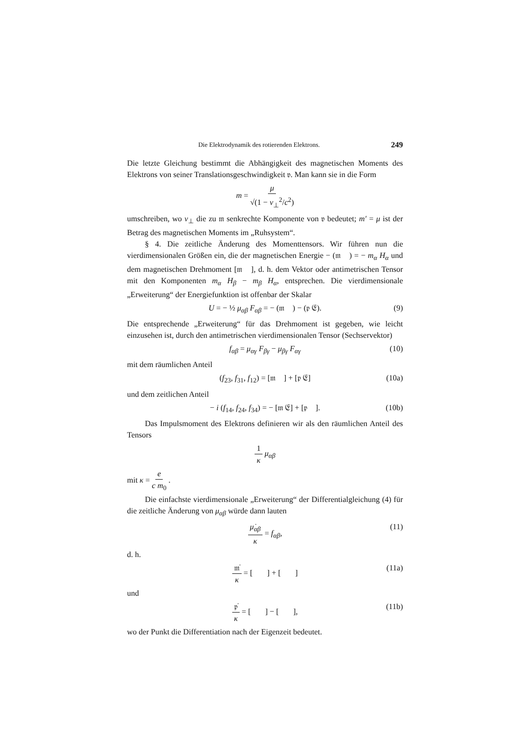Die Elektrodynamik des rotierenden Elektrons. 249
Die letzte Gleichung bestimmt die Abhängigkeit des magnetischen Moments des Elektrons von seiner Translationsgeschwindigkeit 𝔳. Man kann sie in die Form
m = μ √(1 − v<sub>⊥</sub><sup>2</sup>/c<sup>2</sup>)
umschreiben, wo v<sub>⊥</sub> die zu 𝔪 senkrechte Komponente von 𝔳 bedeutet; m′ = μ ist der Betrag des magnetischen Moments im „Ruhsystem“.
§ 4. Die zeitliche Änderung des Momenttensors. Wir führen nun die vierdimensionalen Größen ein, die der magnetischen Energie − (𝔪 𝔋) = − m<sub>α</sub> H<sub>α</sub> und dem magnetischen Drehmoment [𝔪 𝔋], d. h. dem Vektor oder antimetrischen Tensor mit den Komponenten m<sub>α</sub> H<sub>β</sub> − m<sub>β</sub> H<sub>α</sub>, entsprechen. Die vierdimensionale „Erweiterung“ der Energiefunktion ist offenbar der Skalar
U = − ½ μ<sub>αβ</sub> F<sub>αβ</sub> = − (𝔪 𝔋) − (𝔭 𝔈). (9)
Die entsprechende „Erweiterung“ für das Drehmoment ist gegeben, wie leicht einzusehen ist, durch den antimetrischen vierdimensionalen Tensor (Sechservektor)
f<sub>αβ</sub> = μ<sub>αγ</sub> F<sub>βγ</sub> − μ<sub>βγ</sub> F<sub>αγ</sub> (10)
mit dem räumlichen Anteil
(f<sub>23</sub>, f<sub>31</sub>, f<sub>12</sub>) = [𝔪 𝔋] + [𝔭 𝔈] (10a)
und dem zeitlichen Anteil
− i (f<sub>14</sub>, f<sub>24</sub>, f<sub>34</sub>) = − [𝔪 𝔈] + [𝔭 𝔋]. (10b)
Das Impulsmoment des Elektrons definieren wir als den räumlichen Anteil des Tensors
1 κ μ<sub>αβ</sub>
mit κ = e c m<sub>0</sub> .
Die einfachste vierdimensionale „Erweiterung“ der Differentialgleichung (4) für die zeitliche Änderung von μ<sub>αβ</sub> würde dann lauten
μ̇<sub>αβ</sub> κ = f<sub>αβ</sub>, (11)
d. h.
𝔪̇ κ = [𝔪 𝔋] + [𝔭 𝔈] (11a)
und
𝔭̇ κ = [𝔭 𝔋] − [𝔪 𝔈], (11b)
wo der Punkt die Differentiation nach der Eigenzeit bedeutet.